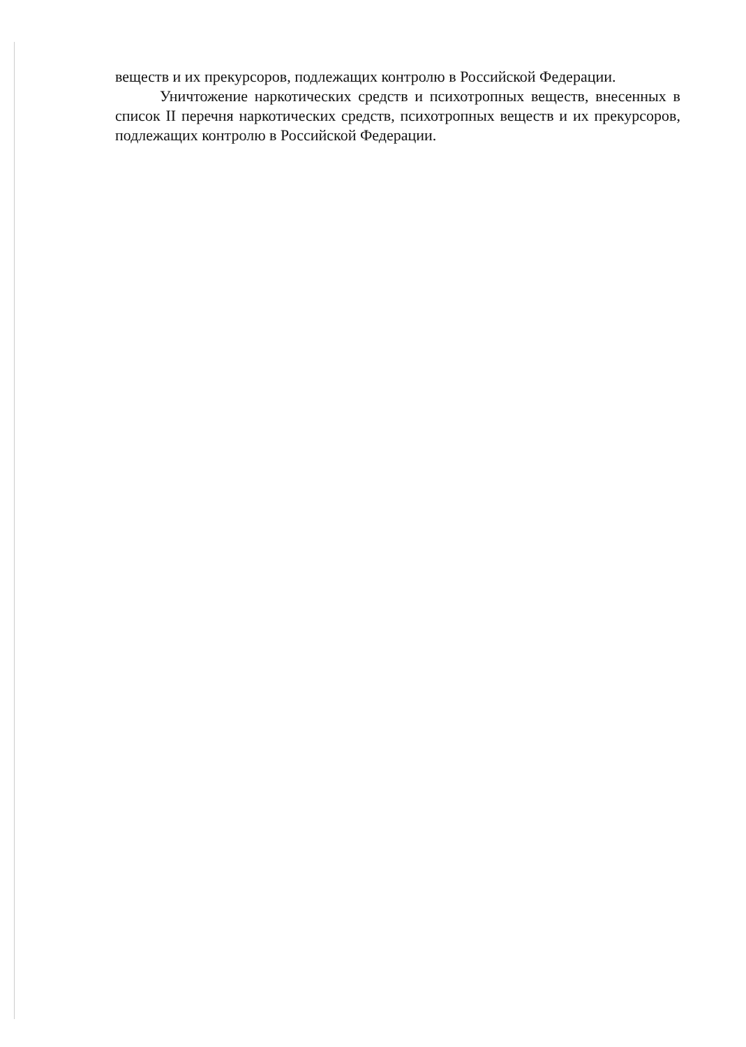веществ и их прекурсоров, подлежащих контролю в Российской Федерации.
Уничтожение наркотических средств и психотропных веществ, внесенных в список II перечня наркотических средств, психотропных веществ и их прекурсоров, подлежащих контролю в Российской Федерации.